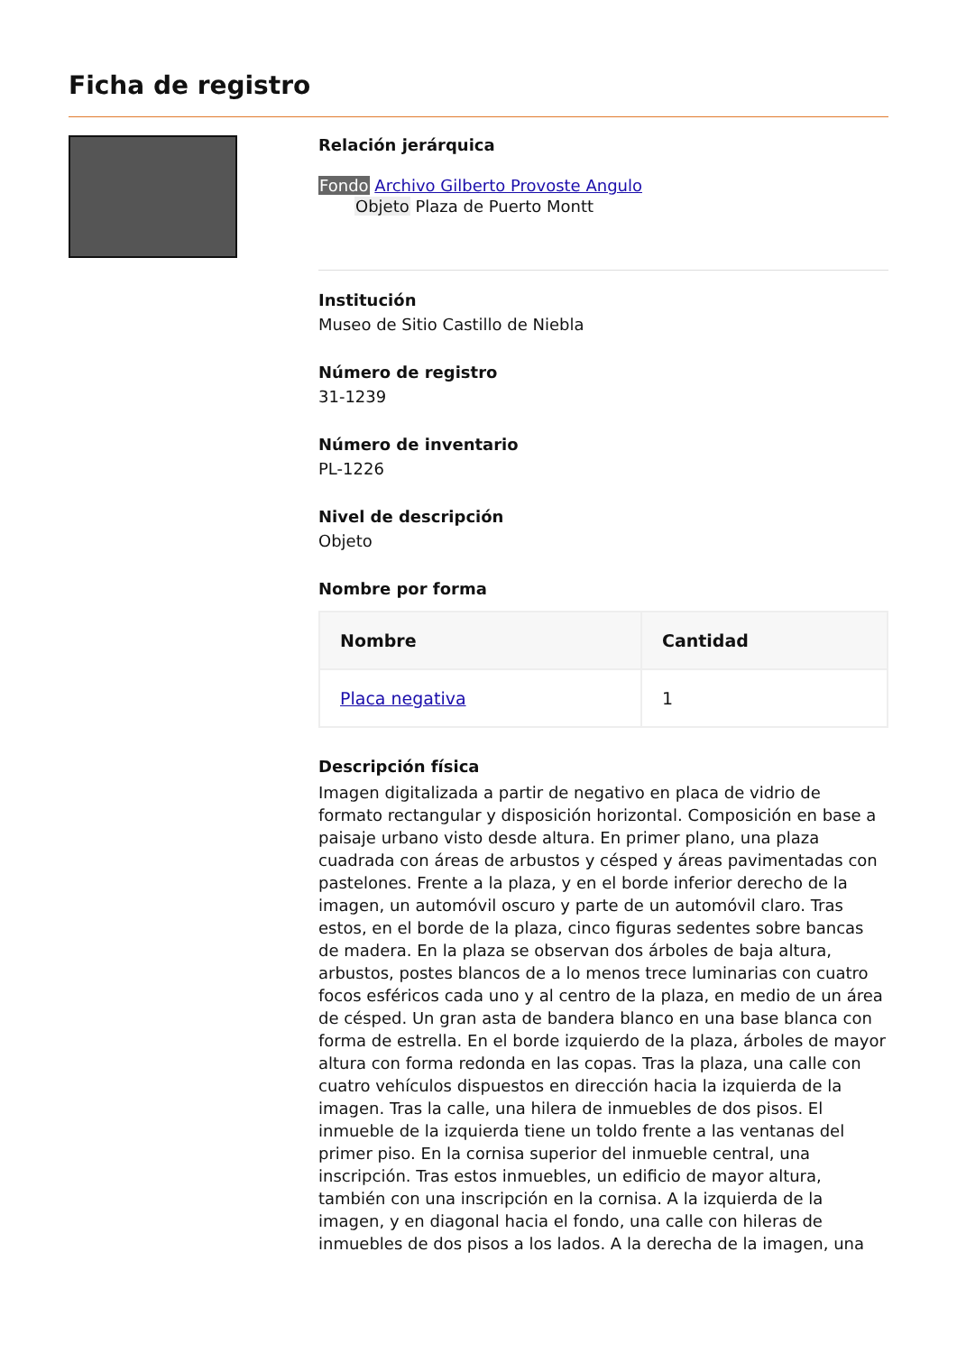Ficha de registro
Relación jerárquica
Fondo Archivo Gilberto Provoste Angulo
Objeto Plaza de Puerto Montt
Institución
Museo de Sitio Castillo de Niebla
Número de registro
31-1239
Número de inventario
PL-1226
Nivel de descripción
Objeto
Nombre por forma
| Nombre | Cantidad |
| --- | --- |
| Placa negativa | 1 |
Descripción física
Imagen digitalizada a partir de negativo en placa de vidrio de formato rectangular y disposición horizontal. Composición en base a paisaje urbano visto desde altura. En primer plano, una plaza cuadrada con áreas de arbustos y césped y áreas pavimentadas con pastelones. Frente a la plaza, y en el borde inferior derecho de la imagen, un automóvil oscuro y parte de un automóvil claro. Tras estos, en el borde de la plaza, cinco figuras sedentes sobre bancas de madera. En la plaza se observan dos árboles de baja altura, arbustos, postes blancos de a lo menos trece luminarias con cuatro focos esféricos cada uno y al centro de la plaza, en medio de un área de césped. Un gran asta de bandera blanco en una base blanca con forma de estrella. En el borde izquierdo de la plaza, árboles de mayor altura con forma redonda en las copas. Tras la plaza, una calle con cuatro vehículos dispuestos en dirección hacia la izquierda de la imagen. Tras la calle, una hilera de inmuebles de dos pisos. El inmueble de la izquierda tiene un toldo frente a las ventanas del primer piso. En la cornisa superior del inmueble central, una inscripción. Tras estos inmuebles, un edificio de mayor altura, también con una inscripción en la cornisa. A la izquierda de la imagen, y en diagonal hacia el fondo, una calle con hileras de inmuebles de dos pisos a los lados. A la derecha de la imagen, una